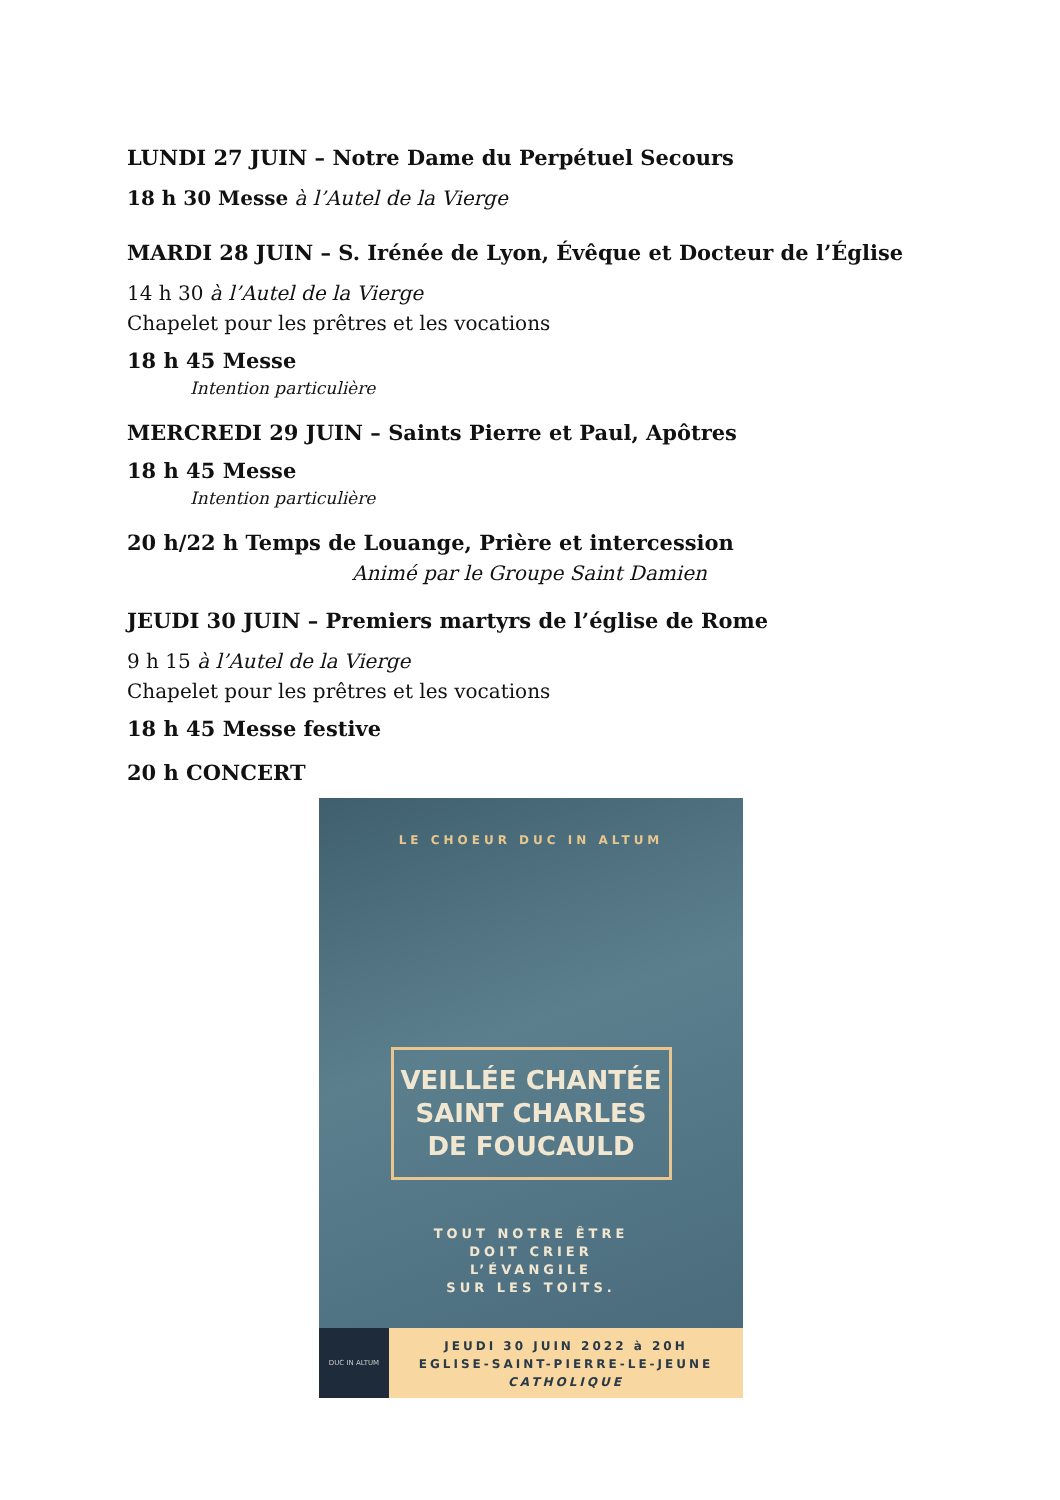LUNDI 27 JUIN – Notre Dame du Perpétuel Secours
18 h 30 Messe à l’Autel de la Vierge
MARDI 28 JUIN – S. Irénée de Lyon, Évêque et Docteur de l’Église
14 h 30 à l’Autel de la Vierge
Chapelet pour les prêtres et les vocations
18 h 45 Messe
Intention particulière
MERCREDI 29 JUIN – Saints Pierre et Paul, Apôtres
18 h 45 Messe
Intention particulière
20 h/22 h Temps de Louange, Prière et intercession
Animé par le Groupe Saint Damien
JEUDI 30 JUIN – Premiers martyrs de l’église de Rome
9 h 15 à l’Autel de la Vierge
Chapelet pour les prêtres et les vocations
18 h 45 Messe festive
20 h CONCERT
LE CHOEUR DUC IN ALTUM
VEILLÉE CHANTÉE
SAINT CHARLES
DE FOUCAULD
TOUT NOTRE ÊTRE
DOIT CRIER
L’ÉVANGILE
SUR LES TOITS.
DUC IN ALTUM
JEUDI 30 JUIN 2022 à 20H
EGLISE-SAINT-PIERRE-LE-JEUNE
CATHOLIQUE